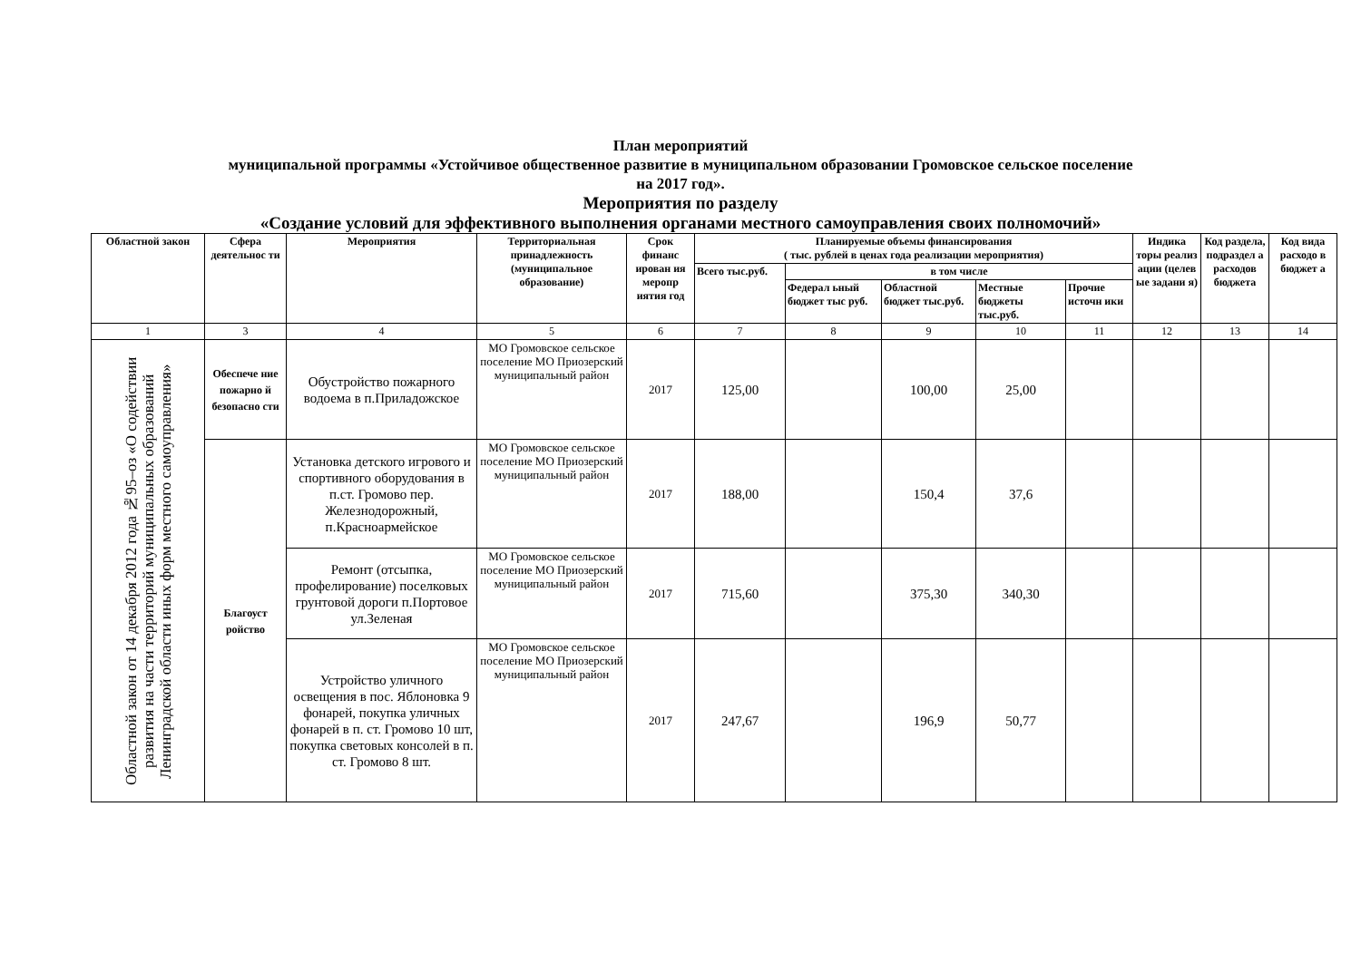План мероприятий
муниципальной программы «Устойчивое общественное развитие в муниципальном образовании Громовское сельское поселение
на 2017 год».
Мероприятия по разделу
«Создание условий для эффективного выполнения органами местного самоуправления своих полномочий»
| Областной закон | Сфера деятельнос ти | Мероприятия | Территориальная принадлежность (муниципальное образование) | Срок финанс ирован ия меропр иятия год | Планируемые объемы финансирования ( тыс. рублей в ценах года реализации мероприятия) | | | | | Индика торы реализ ации (целев ые задани я) | Код раздела, подраздел а расходов бюджета | Код вида расходо в бюджет а |
| --- | --- | --- | --- | --- | --- | --- | --- | --- | --- | --- | --- | --- |
| | | | | | Всего тыс.руб. | в том числе | | | | | | |
| | | | | | | Федерал ьный бюджет тыс руб. | Областной бюджет тыс.руб. | Местные бюджеты тыс.руб. | Прочие источн ики | | | |
| 1 | 3 | 4 | 5 | 6 | 7 | 8 | 9 | 10 | 11 | 12 | 13 | 14 |
| Областной закон от 14 декабря 2012 года №95–оз «О содействии развития на части территорий муниципальных образований Ленинградской области иных форм местного самоуправления» | Обеспече ние пожарно й безопасно сти | Обустройство пожарного водоема в п.Приладожское | МО Громовское сельское поселение МО Приозерский муниципальный район | 2017 | 125,00 | | 100,00 | 25,00 | | | | |
| | Благоуст ройство | Установка детского игрового и спортивного оборудования в п.ст. Громово пер. Железнодорожный, п.Красноармейское | МО Громовское сельское поселение МО Приозерский муниципальный район | 2017 | 188,00 | | 150,4 | 37,6 | | | | |
| | | Ремонт (отсыпка, профелирование) поселковых грунтовой дороги п.Портовое ул.Зеленая | МО Громовское сельское поселение МО Приозерский муниципальный район | 2017 | 715,60 | | 375,30 | 340,30 | | | | |
| | | Устройство уличного освещения в пос. Яблоновка 9 фонарей, покупка уличных фонарей в п. ст. Громово 10 шт, покупка световых консолей в п. ст. Громово 8 шт. | МО Громовское сельское поселение МО Приозерский муниципальный район | 2017 | 247,67 | | 196,9 | 50,77 | | | | |